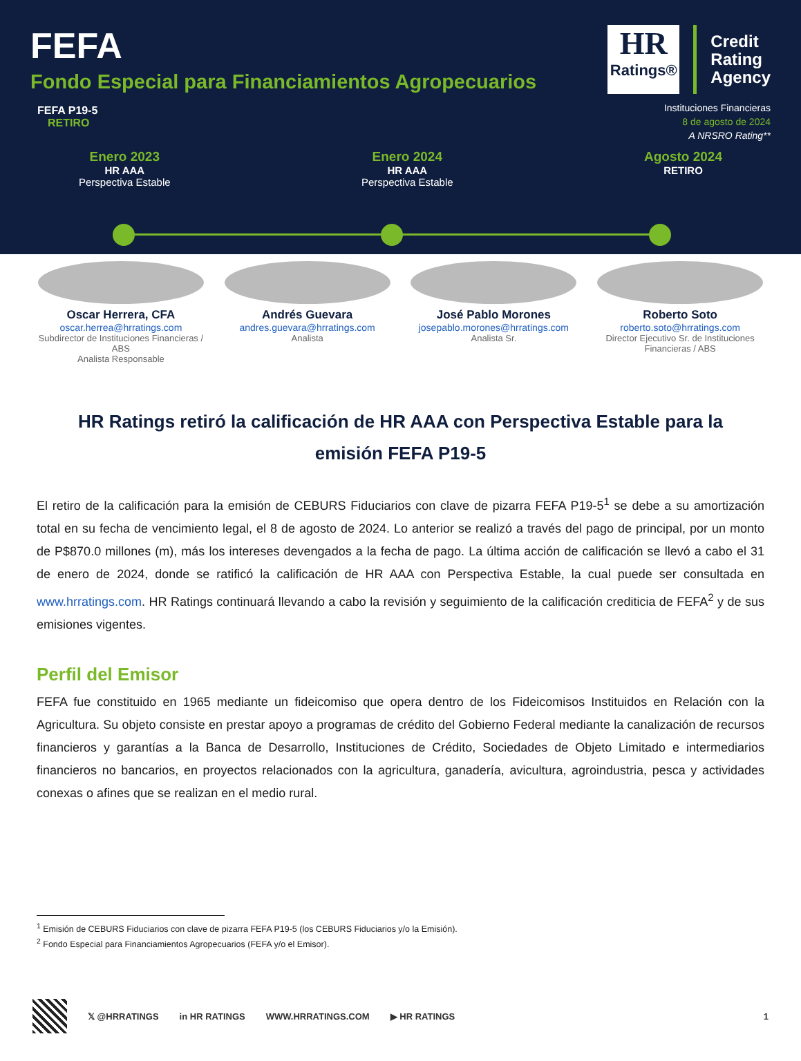FEFA
Fondo Especial para Financiamientos Agropecuarios
FEFA P19-5
RETIRO
HR
Ratings®
Credit
Rating
Agency
Instituciones Financieras
8 de agosto de 2024
A NRSRO Rating**
Enero 2023
HR AAA
Perspectiva Estable
Enero 2024
HR AAA
Perspectiva Estable
Agosto 2024
RETIRO
Oscar Herrera, CFA
oscar.herrea@hrratings.com
Subdirector de Instituciones Financieras / ABS
Analista Responsable
Andrés Guevara
andres.guevara@hrratings.com
Analista
José Pablo Morones
josepablo.morones@hrratings.com
Analista Sr.
Roberto Soto
roberto.soto@hrratings.com
Director Ejecutivo Sr. de Instituciones Financieras / ABS
HR Ratings retiró la calificación de HR AAA con Perspectiva Estable para la emisión FEFA P19-5
El retiro de la calificación para la emisión de CEBURS Fiduciarios con clave de pizarra FEFA P19-5<sup>1</sup> se debe a su amortización total en su fecha de vencimiento legal, el 8 de agosto de 2024. Lo anterior se realizó a través del pago de principal, por un monto de P$870.0 millones (m), más los intereses devengados a la fecha de pago. La última acción de calificación se llevó a cabo el 31 de enero de 2024, donde se ratificó la calificación de HR AAA con Perspectiva Estable, la cual puede ser consultada en www.hrratings.com. HR Ratings continuará llevando a cabo la revisión y seguimiento de la calificación crediticia de FEFA<sup>2</sup> y de sus emisiones vigentes.
Perfil del Emisor
FEFA fue constituido en 1965 mediante un fideicomiso que opera dentro de los Fideicomisos Instituidos en Relación con la Agricultura. Su objeto consiste en prestar apoyo a programas de crédito del Gobierno Federal mediante la canalización de recursos financieros y garantías a la Banca de Desarrollo, Instituciones de Crédito, Sociedades de Objeto Limitado e intermediarios financieros no bancarios, en proyectos relacionados con la agricultura, ganadería, avicultura, agroindustria, pesca y actividades conexas o afines que se realizan en el medio rural.
<sup>1</sup> Emisión de CEBURS Fiduciarios con clave de pizarra FEFA P19-5 (los CEBURS Fiduciarios y/o la Emisión).
<sup>2</sup> Fondo Especial para Financiamientos Agropecuarios (FEFA y/o el Emisor).
𝕏 @HRRATINGS in HR RATINGS WWW.HRRATINGS.COM ▶ HR RATINGS 1